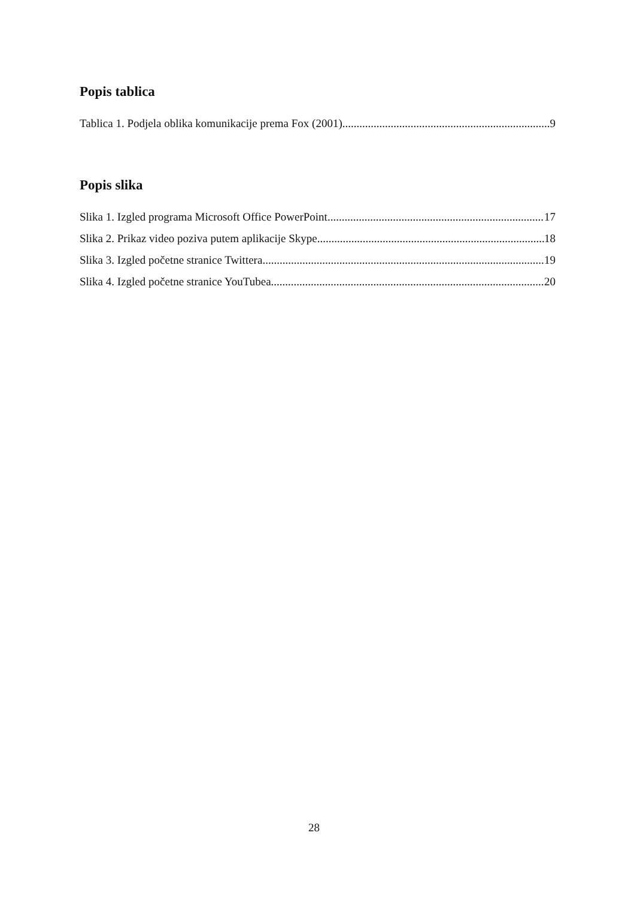Popis tablica
Tablica 1. Podjela oblika komunikacije prema Fox (2001) 9
Popis slika
Slika 1. Izgled programa Microsoft Office PowerPoint 17
Slika 2. Prikaz video poziva putem aplikacije Skype 18
Slika 3. Izgled početne stranice Twittera 19
Slika 4. Izgled početne stranice YouTubea 20
28